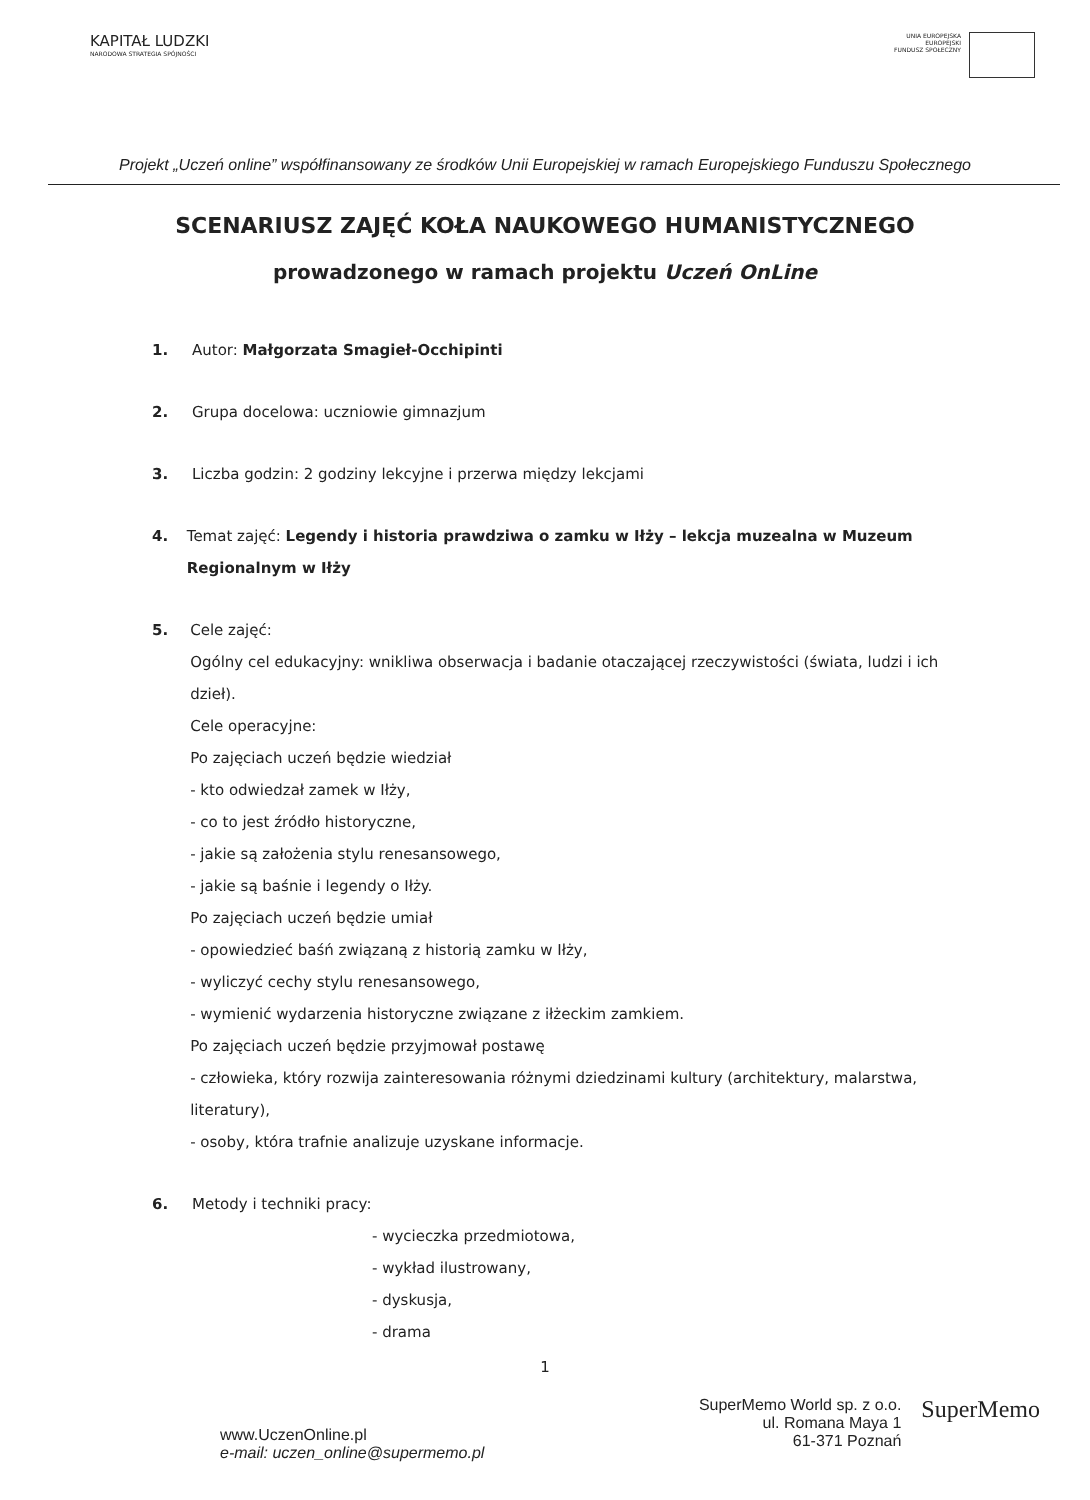KAPITAŁ LUDZKI
NARODOWA STRATEGIA SPÓJNOŚCI
UNIA EUROPEJSKA
EUROPEJSKI
FUNDUSZ SPOŁECZNY
Projekt „Uczeń online” współfinansowany ze środków Unii Europejskiej w ramach Europejskiego Funduszu Społecznego
SCENARIUSZ ZAJĘĆ KOŁA NAUKOWEGO HUMANISTYCZNEGO
prowadzonego w ramach projektu Uczeń OnLine
1. Autor: Małgorzata Smagieł-Occhipinti
2. Grupa docelowa: uczniowie gimnazjum
3. Liczba godzin: 2 godziny lekcyjne i przerwa między lekcjami
4. Temat zajęć: Legendy i historia prawdziwa o zamku w Iłży – lekcja muzealna w Muzeum Regionalnym w Iłży
5. Cele zajęć:
Ogólny cel edukacyjny: wnikliwa obserwacja i badanie otaczającej rzeczywistości (świata, ludzi i ich dzieł).
Cele operacyjne:
Po zajęciach uczeń będzie wiedział
- kto odwiedzał zamek w Iłży,
- co to jest źródło historyczne,
- jakie są założenia stylu renesansowego,
- jakie są baśnie i legendy o Iłży.
Po zajęciach uczeń będzie umiał
- opowiedzieć baśń związaną z historią zamku w Iłży,
- wyliczyć cechy stylu renesansowego,
- wymienić wydarzenia historyczne związane z iłżeckim zamkiem.
Po zajęciach uczeń będzie przyjmował postawę
- człowieka, który rozwija zainteresowania różnymi dziedzinami kultury (architektury, malarstwa, literatury),
- osoby, która trafnie analizuje uzyskane informacje.
6. Metody i techniki pracy:
- wycieczka przedmiotowa,
- wykład ilustrowany,
- dyskusja,
- drama
1
www.UczenOnline.pl
e-mail: uczen_online@supermemo.pl
SuperMemo World sp. z o.o.
ul. Romana Maya 1
61-371 Poznań
SuperMemo